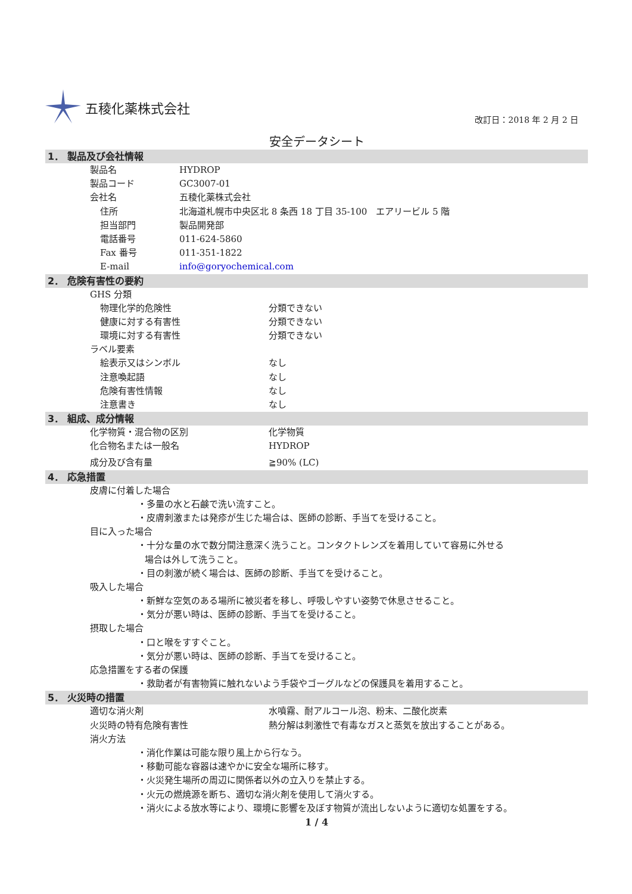五稜化薬株式会社
改訂日：2018 年 2 月 2 日
安全データシート
1． 製品及び会社情報
製品名 HYDROP
製品コード GC3007-01
会社名 五稜化薬株式会社
住所 北海道札幌市中央区北 8 条西 18 丁目 35-100　エアリービル 5 階
担当部門 製品開発部
電話番号 011-624-5860
Fax 番号 011-351-1822
E-mail info@goryochemical.com
2． 危険有害性の要約
GHS 分類
物理化学的危険性 分類できない
健康に対する有害性 分類できない
環境に対する有害性 分類できない
ラベル要素
絵表示又はシンボル なし
注意喚起語 なし
危険有害性情報 なし
注意書き なし
3． 組成、成分情報
化学物質・混合物の区別 化学物質
化合物名または一般名 HYDROP
成分及び含有量 ≧90% (LC)
4． 応急措置
皮膚に付着した場合
・多量の水と石鹸で洗い流すこと。
・皮膚刺激または発疹が生じた場合は、医師の診断、手当てを受けること。
目に入った場合
・十分な量の水で数分間注意深く洗うこと。コンタクトレンズを着用していて容易に外せる
場合は外して洗うこと。
・目の刺激が続く場合は、医師の診断、手当てを受けること。
吸入した場合
・新鮮な空気のある場所に被災者を移し、呼吸しやすい姿勢で休息させること。
・気分が悪い時は、医師の診断、手当てを受けること。
摂取した場合
・口と喉をすすぐこと。
・気分が悪い時は、医師の診断、手当てを受けること。
応急措置をする者の保護
・救助者が有害物質に触れないよう手袋やゴーグルなどの保護具を着用すること。
5． 火災時の措置
適切な消火剤 水噴霧、耐アルコール泡、粉末、二酸化炭素
火災時の特有危険有害性 熱分解は刺激性で有毒なガスと蒸気を放出することがある。
消火方法
・消化作業は可能な限り風上から行なう。
・移動可能な容器は速やかに安全な場所に移す。
・火災発生場所の周辺に関係者以外の立入りを禁止する。
・火元の燃焼源を断ち、適切な消火剤を使用して消火する。
・消火による放水等により、環境に影響を及ぼす物質が流出しないように適切な処置をする。
1 / 4